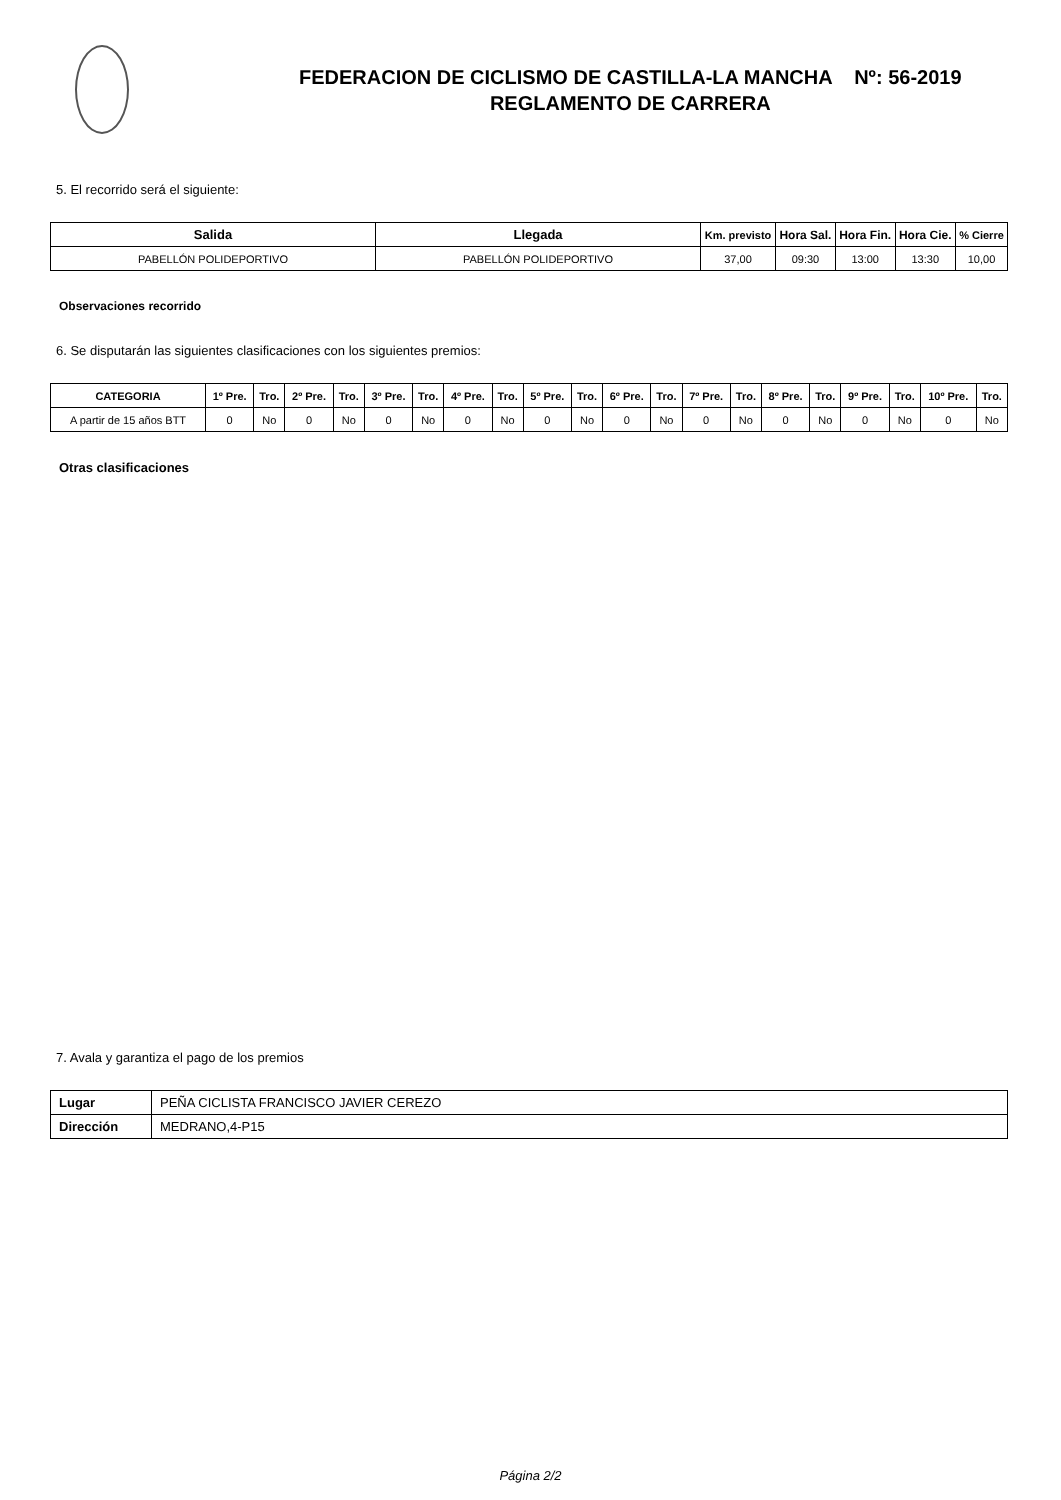FEDERACION DE CICLISMO DE CASTILLA-LA MANCHA Nº: 56-2019
REGLAMENTO DE CARRERA
5. El recorrido será el siguiente:
| Salida | Llegada | Km. previsto | Hora Sal. | Hora Fin. | Hora Cie. | % Cierre |
| --- | --- | --- | --- | --- | --- | --- |
| PABELLÓN POLIDEPORTIVO | PABELLÓN POLIDEPORTIVO | 37,00 | 09:30 | 13:00 | 13:30 | 10,00 |
Observaciones recorrido
6. Se disputarán las siguientes clasificaciones con los siguientes premios:
| CATEGORIA | 1º Pre. | Tro. | 2º Pre. | Tro. | 3º Pre. | Tro. | 4º Pre. | Tro. | 5º Pre. | Tro. | 6º Pre. | Tro. | 7º Pre. | Tro. | 8º Pre. | Tro. | 9º Pre. | Tro. | 10º Pre. | Tro. |
| --- | --- | --- | --- | --- | --- | --- | --- | --- | --- | --- | --- | --- | --- | --- | --- | --- | --- | --- | --- | --- |
| A partir de 15 años BTT | 0 | No | 0 | No | 0 | No | 0 | No | 0 | No | 0 | No | 0 | No | 0 | No | 0 | No | 0 | No |
Otras clasificaciones
7. Avala y garantiza el pago de los premios
| Lugar | PEÑA CICLISTA FRANCISCO JAVIER CEREZO |
| Dirección | MEDRANO,4-P15 |
Página 2/2